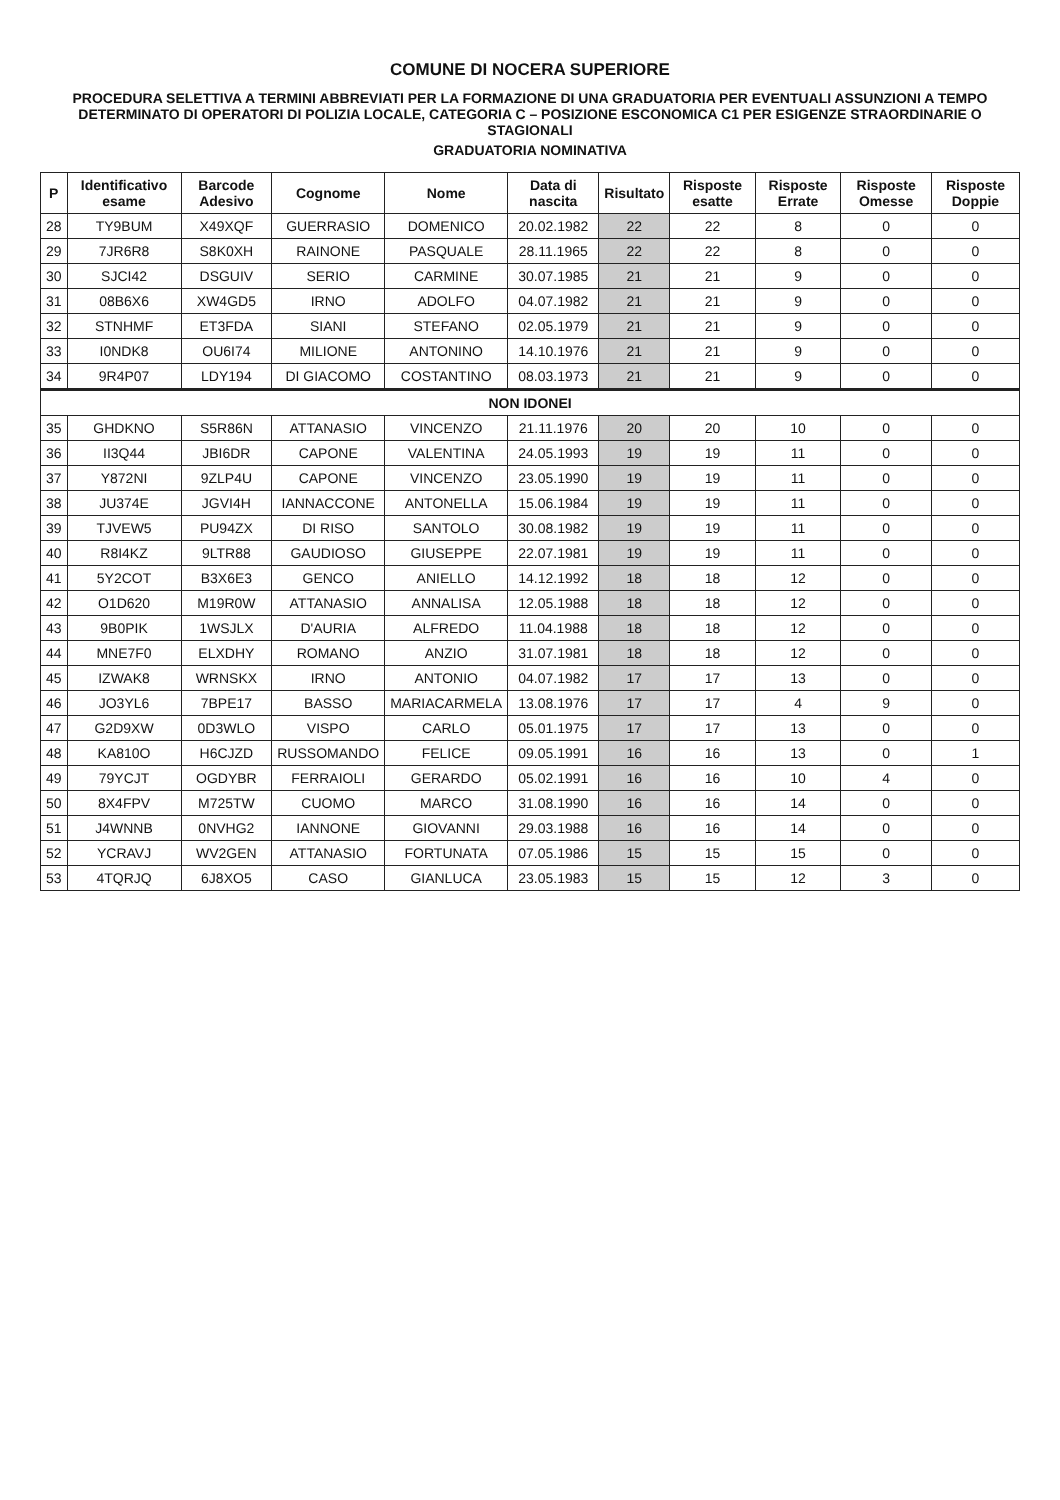COMUNE DI NOCERA SUPERIORE
PROCEDURA SELETTIVA A TERMINI ABBREVIATI PER LA FORMAZIONE DI UNA GRADUATORIA PER EVENTUALI ASSUNZIONI A TEMPO DETERMINATO DI OPERATORI DI POLIZIA LOCALE, CATEGORIA C – POSIZIONE ESCONOMICA C1 PER ESIGENZE STRAORDINARIE O STAGIONALI
GRADUATORIA NOMINATIVA
| P | Identificativo esame | Barcode Adesivo | Cognome | Nome | Data di nascita | Risultato | Risposte esatte | Risposte Errate | Risposte Omesse | Risposte Doppie |
| --- | --- | --- | --- | --- | --- | --- | --- | --- | --- | --- |
| 28 | TY9BUM | X49XQF | GUERRASIO | DOMENICO | 20.02.1982 | 22 | 22 | 8 | 0 | 0 |
| 29 | 7JR6R8 | S8K0XH | RAINONE | PASQUALE | 28.11.1965 | 22 | 22 | 8 | 0 | 0 |
| 30 | SJCI42 | DSGUIV | SERIO | CARMINE | 30.07.1985 | 21 | 21 | 9 | 0 | 0 |
| 31 | 08B6X6 | XW4GD5 | IRNO | ADOLFO | 04.07.1982 | 21 | 21 | 9 | 0 | 0 |
| 32 | STNHMF | ET3FDA | SIANI | STEFANO | 02.05.1979 | 21 | 21 | 9 | 0 | 0 |
| 33 | I0NDK8 | OU6I74 | MILIONE | ANTONINO | 14.10.1976 | 21 | 21 | 9 | 0 | 0 |
| 34 | 9R4P07 | LDY194 | DI GIACOMO | COSTANTINO | 08.03.1973 | 21 | 21 | 9 | 0 | 0 |
| NON IDONEI | | | | | | | | | | |
| 35 | GHDKNO | S5R86N | ATTANASIO | VINCENZO | 21.11.1976 | 20 | 20 | 10 | 0 | 0 |
| 36 | II3Q44 | JBI6DR | CAPONE | VALENTINA | 24.05.1993 | 19 | 19 | 11 | 0 | 0 |
| 37 | Y872NI | 9ZLP4U | CAPONE | VINCENZO | 23.05.1990 | 19 | 19 | 11 | 0 | 0 |
| 38 | JU374E | JGVI4H | IANNACCONE | ANTONELLA | 15.06.1984 | 19 | 19 | 11 | 0 | 0 |
| 39 | TJVEW5 | PU94ZX | DI RISO | SANTOLO | 30.08.1982 | 19 | 19 | 11 | 0 | 0 |
| 40 | R8I4KZ | 9LTR88 | GAUDIOSO | GIUSEPPE | 22.07.1981 | 19 | 19 | 11 | 0 | 0 |
| 41 | 5Y2COT | B3X6E3 | GENCO | ANIELLO | 14.12.1992 | 18 | 18 | 12 | 0 | 0 |
| 42 | O1D620 | M19R0W | ATTANASIO | ANNALISA | 12.05.1988 | 18 | 18 | 12 | 0 | 0 |
| 43 | 9B0PIK | 1WSJLX | D'AURIA | ALFREDO | 11.04.1988 | 18 | 18 | 12 | 0 | 0 |
| 44 | MNE7F0 | ELXDHY | ROMANO | ANZIO | 31.07.1981 | 18 | 18 | 12 | 0 | 0 |
| 45 | IZWAK8 | WRNSKX | IRNO | ANTONIO | 04.07.1982 | 17 | 17 | 13 | 0 | 0 |
| 46 | JO3YL6 | 7BPE17 | BASSO | MARIACARMELA | 13.08.1976 | 17 | 17 | 4 | 9 | 0 |
| 47 | G2D9XW | 0D3WLO | VISPO | CARLO | 05.01.1975 | 17 | 17 | 13 | 0 | 0 |
| 48 | KA810O | H6CJZD | RUSSOMANDO | FELICE | 09.05.1991 | 16 | 16 | 13 | 0 | 1 |
| 49 | 79YCJT | OGDYBR | FERRAIOLI | GERARDO | 05.02.1991 | 16 | 16 | 10 | 4 | 0 |
| 50 | 8X4FPV | M725TW | CUOMO | MARCO | 31.08.1990 | 16 | 16 | 14 | 0 | 0 |
| 51 | J4WNNB | 0NVHG2 | IANNONE | GIOVANNI | 29.03.1988 | 16 | 16 | 14 | 0 | 0 |
| 52 | YCRAVJ | WV2GEN | ATTANASIO | FORTUNATA | 07.05.1986 | 15 | 15 | 15 | 0 | 0 |
| 53 | 4TQRJQ | 6J8XO5 | CASO | GIANLUCA | 23.05.1983 | 15 | 15 | 12 | 3 | 0 |